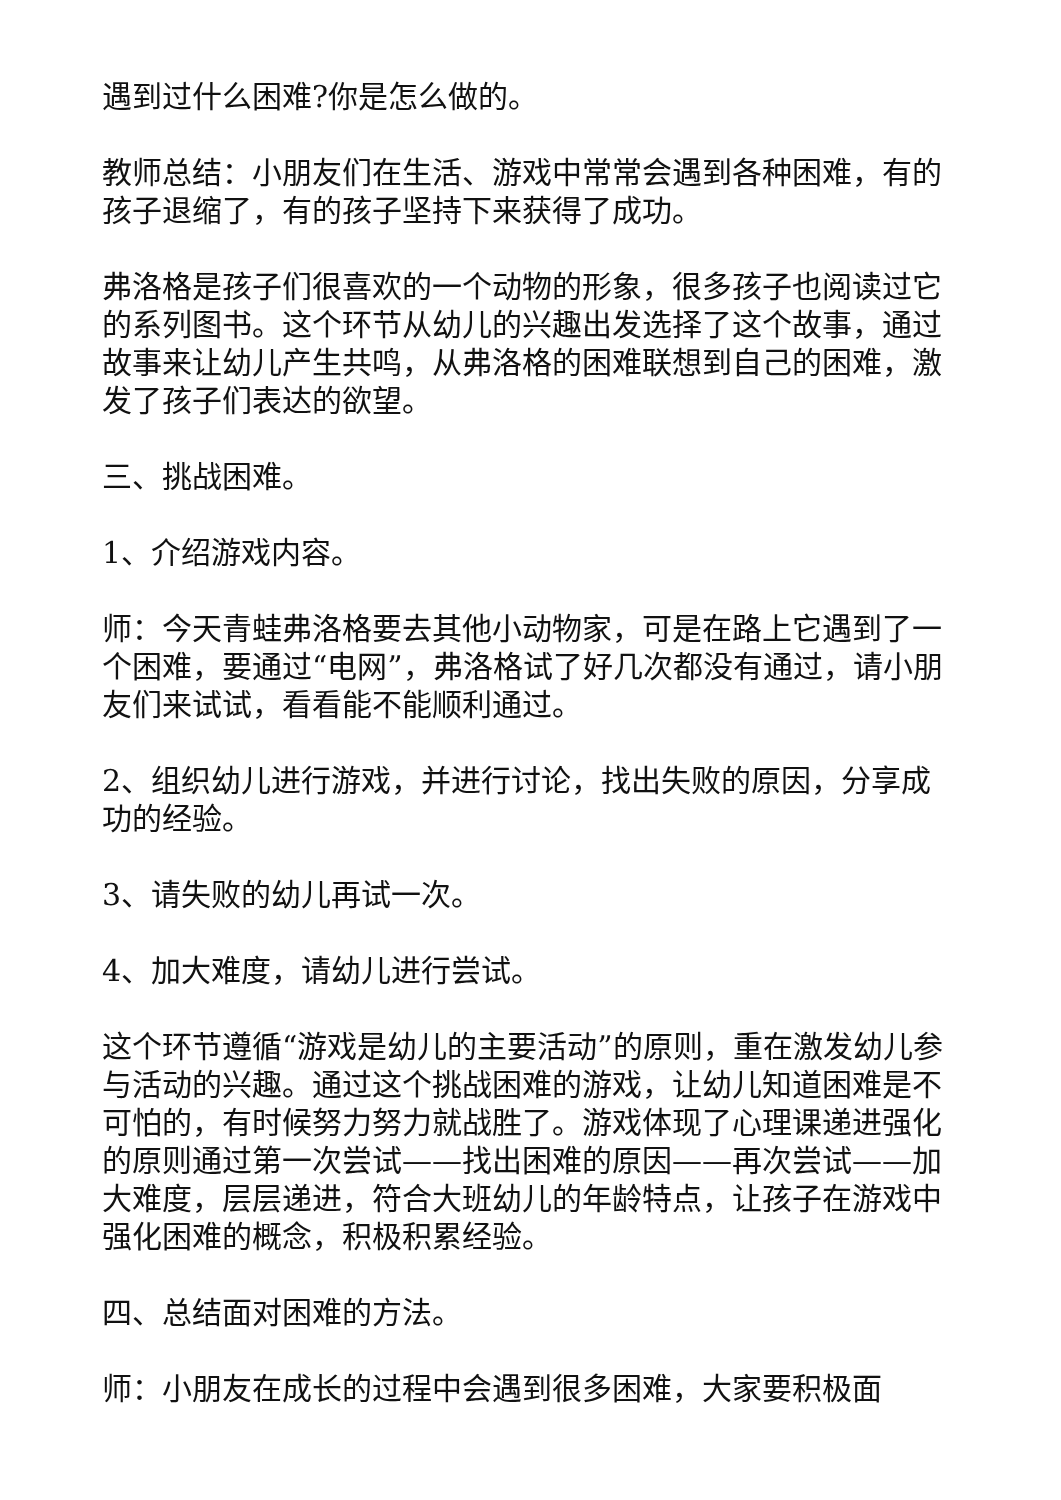遇到过什么困难?你是怎么做的。
教师总结：小朋友们在生活、游戏中常常会遇到各种困难，有的孩子退缩了，有的孩子坚持下来获得了成功。
弗洛格是孩子们很喜欢的一个动物的形象，很多孩子也阅读过它的系列图书。这个环节从幼儿的兴趣出发选择了这个故事，通过故事来让幼儿产生共鸣，从弗洛格的困难联想到自己的困难，激发了孩子们表达的欲望。
三、挑战困难。
1、介绍游戏内容。
师：今天青蛙弗洛格要去其他小动物家，可是在路上它遇到了一个困难，要通过“电网”，弗洛格试了好几次都没有通过，请小朋友们来试试，看看能不能顺利通过。
2、组织幼儿进行游戏，并进行讨论，找出失败的原因，分享成功的经验。
3、请失败的幼儿再试一次。
4、加大难度，请幼儿进行尝试。
这个环节遵循“游戏是幼儿的主要活动”的原则，重在激发幼儿参与活动的兴趣。通过这个挑战困难的游戏，让幼儿知道困难是不可怕的，有时候努力努力就战胜了。游戏体现了心理课递进强化的原则通过第一次尝试——找出困难的原因——再次尝试——加大难度，层层递进，符合大班幼儿的年龄特点，让孩子在游戏中强化困难的概念，积极积累经验。
四、总结面对困难的方法。
师：小朋友在成长的过程中会遇到很多困难，大家要积极面